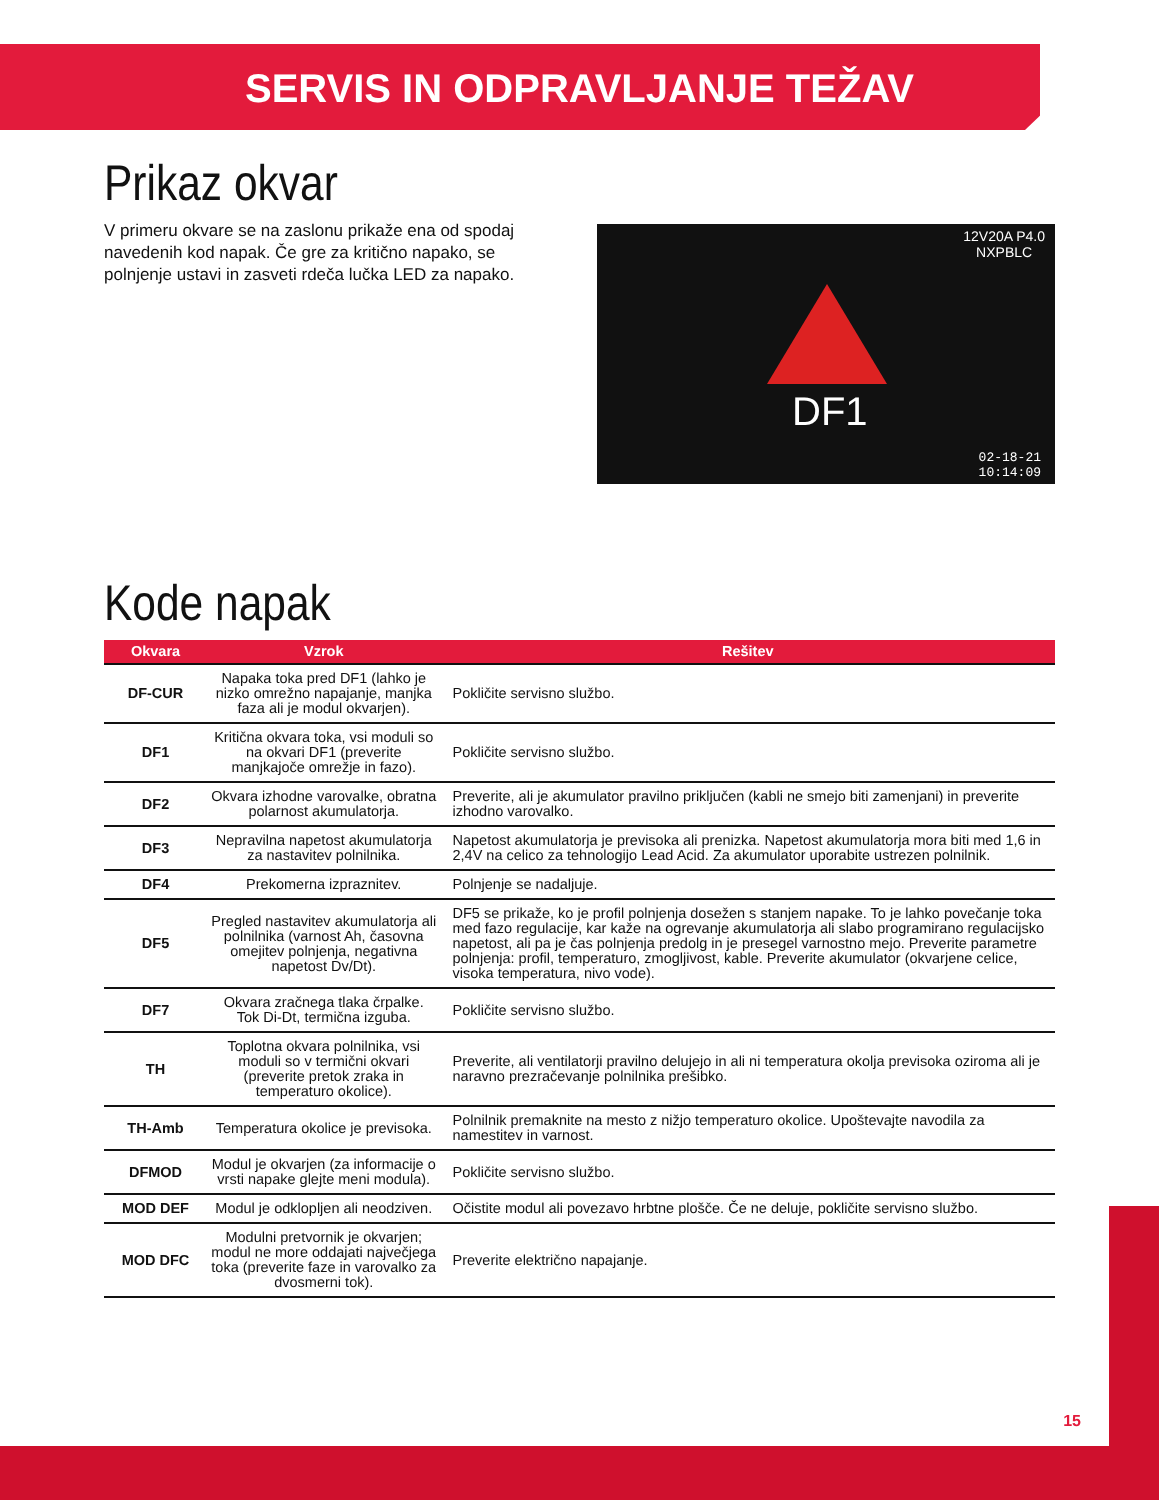SERVIS IN ODPRAVLJANJE TEŽAV
Prikaz okvar
V primeru okvare se na zaslonu prikaže ena od spodaj navedenih kod napak. Če gre za kritično napako, se polnjenje ustavi in zasveti rdeča lučka LED za napako.
12V20A P4.0
NXPBLC
DF1
02-18-21
10:14:09
Kode napak
| Okvara | Vzrok | Rešitev |
| --- | --- | --- |
| DF-CUR | Napaka toka pred DF1 (lahko je nizko omrežno napajanje, manjka faza ali je modul okvarjen). | Pokličite servisno službo. |
| DF1 | Kritična okvara toka, vsi moduli so na okvari DF1 (preverite manjkajoče omrežje in fazo). | Pokličite servisno službo. |
| DF2 | Okvara izhodne varovalke, obratna polarnost akumulatorja. | Preverite, ali je akumulator pravilno priključen (kabli ne smejo biti zamenjani) in preverite izhodno varovalko. |
| DF3 | Nepravilna napetost akumulatorja za nastavitev polnilnika. | Napetost akumulatorja je previsoka ali prenizka. Napetost akumulatorja mora biti med 1,6 in 2,4V na celico za tehnologijo Lead Acid. Za akumulator uporabite ustrezen polnilnik. |
| DF4 | Prekomerna izpraznitev. | Polnjenje se nadaljuje. |
| DF5 | Pregled nastavitev akumulatorja ali polnilnika (varnost Ah, časovna omejitev polnjenja, negativna napetost Dv/Dt). | DF5 se prikaže, ko je profil polnjenja dosežen s stanjem napake. To je lahko povečanje toka med fazo regulacije, kar kaže na ogrevanje akumulatorja ali slabo programirano regulacijsko napetost, ali pa je čas polnjenja predolg in je presegel varnostno mejo. Preverite parametre polnjenja: profil, temperaturo, zmogljivost, kable. Preverite akumulator (okvarjene celice, visoka temperatura, nivo vode). |
| DF7 | Okvara zračnega tlaka črpalke. Tok Di-Dt, termična izguba. | Pokličite servisno službo. |
| TH | Toplotna okvara polnilnika, vsi moduli so v termični okvari (preverite pretok zraka in temperaturo okolice). | Preverite, ali ventilatorji pravilno delujejo in ali ni temperatura okolja previsoka oziroma ali je naravno prezračevanje polnilnika prešibko. |
| TH-Amb | Temperatura okolice je previsoka. | Polnilnik premaknite na mesto z nižjo temperaturo okolice. Upoštevajte navodila za namestitev in varnost. |
| DFMOD | Modul je okvarjen (za informacije o vrsti napake glejte meni modula). | Pokličite servisno službo. |
| MOD DEF | Modul je odklopljen ali neodziven. | Očistite modul ali povezavo hrbtne plošče. Če ne deluje, pokličite servisno službo. |
| MOD DFC | Modulni pretvornik je okvarjen; modul ne more oddajati največjega toka (preverite faze in varovalko za dvosmerni tok). | Preverite električno napajanje. |
15